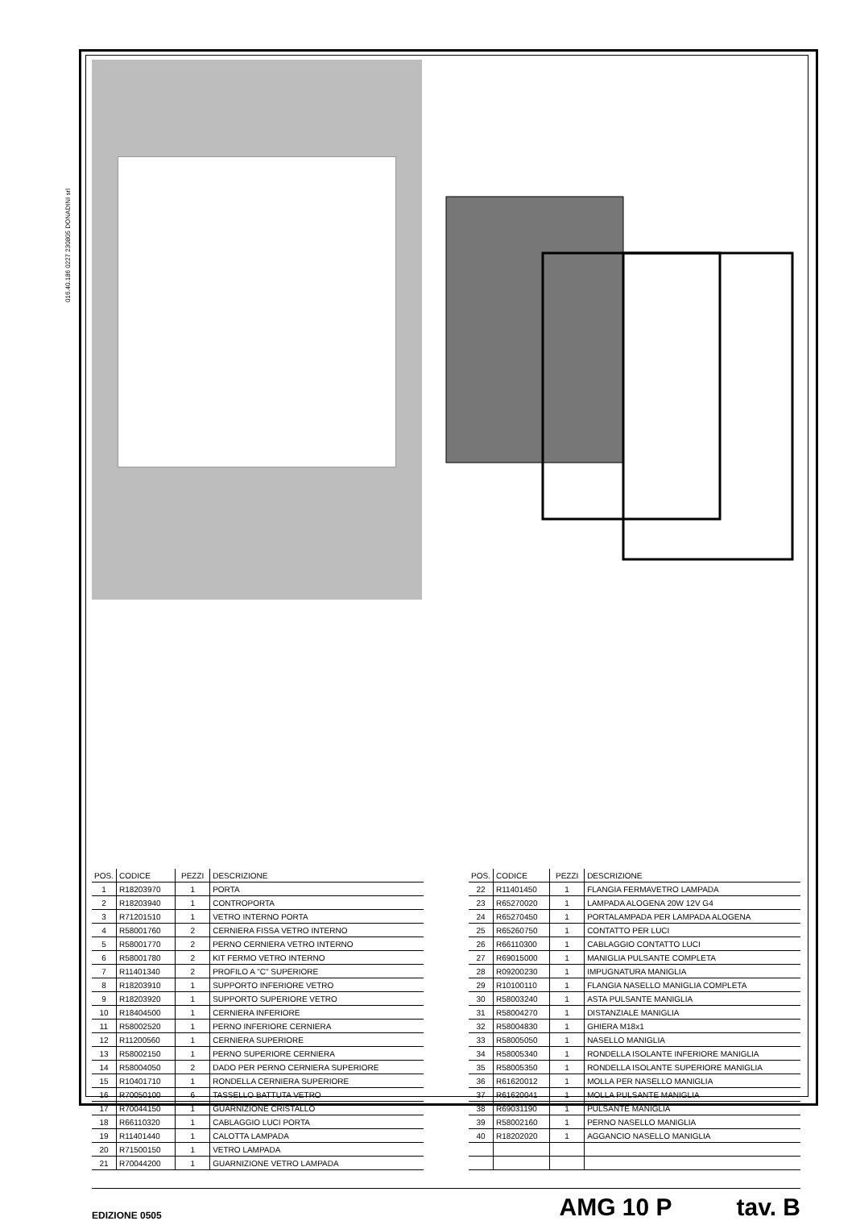016.40.186 0227 230805 DONADINI srl
| POS. | CODICE | PEZZI | DESCRIZIONE |
| --- | --- | --- | --- |
| 1 | R18203970 | 1 | PORTA |
| 2 | R18203940 | 1 | CONTROPORTA |
| 3 | R71201510 | 1 | VETRO INTERNO PORTA |
| 4 | R58001760 | 2 | CERNIERA FISSA VETRO INTERNO |
| 5 | R58001770 | 2 | PERNO CERNIERA VETRO INTERNO |
| 6 | R58001780 | 2 | KIT FERMO VETRO INTERNO |
| 7 | R11401340 | 2 | PROFILO A "C" SUPERIORE |
| 8 | R18203910 | 1 | SUPPORTO INFERIORE VETRO |
| 9 | R18203920 | 1 | SUPPORTO SUPERIORE VETRO |
| 10 | R18404500 | 1 | CERNIERA INFERIORE |
| 11 | R58002520 | 1 | PERNO INFERIORE CERNIERA |
| 12 | R11200560 | 1 | CERNIERA SUPERIORE |
| 13 | R58002150 | 1 | PERNO SUPERIORE CERNIERA |
| 14 | R58004050 | 2 | DADO PER PERNO CERNIERA SUPERIORE |
| 15 | R10401710 | 1 | RONDELLA CERNIERA SUPERIORE |
| 16 | R70050100 | 6 | TASSELLO BATTUTA VETRO |
| 17 | R70044150 | 1 | GUARNIZIONE CRISTALLO |
| 18 | R66110320 | 1 | CABLAGGIO LUCI PORTA |
| 19 | R11401440 | 1 | CALOTTA LAMPADA |
| 20 | R71500150 | 1 | VETRO LAMPADA |
| 21 | R70044200 | 1 | GUARNIZIONE VETRO LAMPADA |
| POS. | CODICE | PEZZI | DESCRIZIONE |
| --- | --- | --- | --- |
| 22 | R11401450 | 1 | FLANGIA FERMAVETRO LAMPADA |
| 23 | R65270020 | 1 | LAMPADA ALOGENA 20W 12V G4 |
| 24 | R65270450 | 1 | PORTALAMPADA PER LAMPADA ALOGENA |
| 25 | R65260750 | 1 | CONTATTO PER LUCI |
| 26 | R66110300 | 1 | CABLAGGIO CONTATTO LUCI |
| 27 | R69015000 | 1 | MANIGLIA PULSANTE COMPLETA |
| 28 | R09200230 | 1 | IMPUGNATURA MANIGLIA |
| 29 | R10100110 | 1 | FLANGIA NASELLO MANIGLIA COMPLETA |
| 30 | R58003240 | 1 | ASTA PULSANTE MANIGLIA |
| 31 | R58004270 | 1 | DISTANZIALE MANIGLIA |
| 32 | R58004830 | 1 | GHIERA M18x1 |
| 33 | R58005050 | 1 | NASELLO MANIGLIA |
| 34 | R58005340 | 1 | RONDELLA ISOLANTE INFERIORE MANIGLIA |
| 35 | R58005350 | 1 | RONDELLA ISOLANTE SUPERIORE MANIGLIA |
| 36 | R61620012 | 1 | MOLLA PER NASELLO MANIGLIA |
| 37 | R61620041 | 1 | MOLLA PULSANTE MANIGLIA |
| 38 | R69031190 | 1 | PULSANTE MANIGLIA |
| 39 | R58002160 | 1 | PERNO NASELLO MANIGLIA |
| 40 | R18202020 | 1 | AGGANCIO NASELLO MANIGLIA |
EDIZIONE 0505 AMG 10 P tav. B